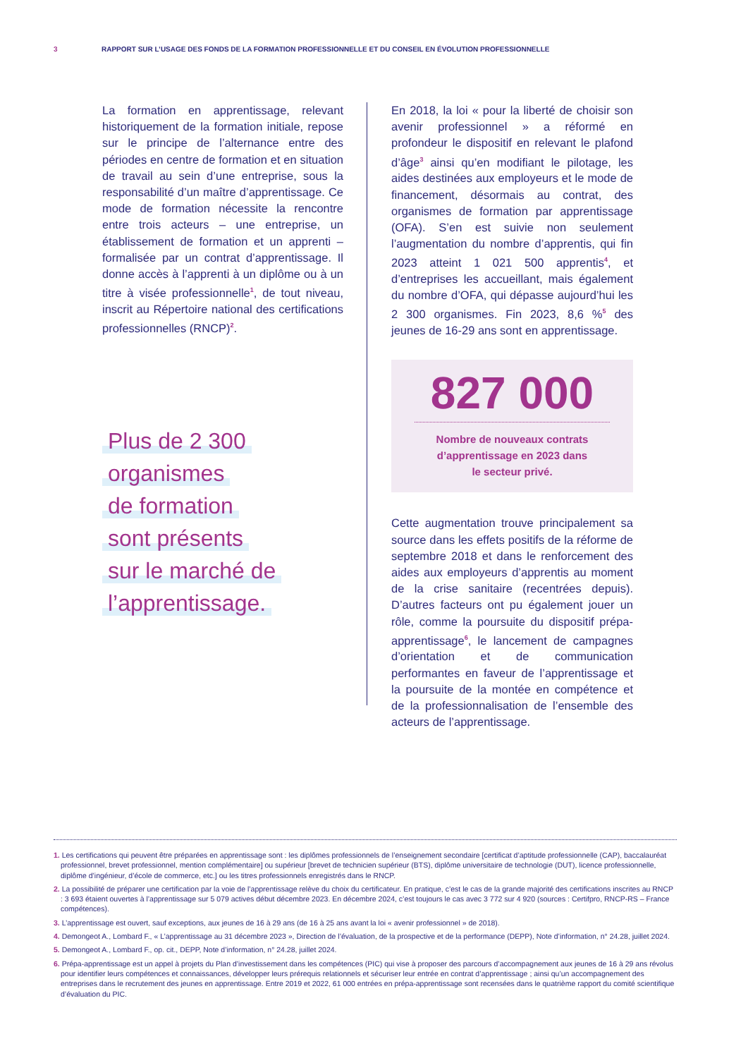3 RAPPORT SUR L’USAGE DES FONDS DE LA FORMATION PROFESSIONNELLE ET DU CONSEIL EN ÉVOLUTION PROFESSIONNELLE
La formation en apprentissage, relevant historiquement de la formation initiale, repose sur le principe de l’alternance entre des périodes en centre de formation et en situation de travail au sein d’une entreprise, sous la responsabilité d’un maître d’apprentissage. Ce mode de formation nécessite la rencontre entre trois acteurs – une entreprise, un établissement de formation et un apprenti – formalisée par un contrat d’apprentissage. Il donne accès à l’apprenti à un diplôme ou à un titre à visée professionnelle<sup>1</sup>, de tout niveau, inscrit au Répertoire national des certifications professionnelles (RNCP)<sup>2</sup>.
Plus de 2 300
organismes
de formation
sont présents
sur le marché de
l’apprentissage.
En 2018, la loi « pour la liberté de choisir son avenir professionnel » a réformé en profondeur le dispositif en relevant le plafond d’âge<sup>3</sup> ainsi qu’en modifiant le pilotage, les aides destinées aux employeurs et le mode de financement, désormais au contrat, des organismes de formation par apprentissage (OFA). S’en est suivie non seulement l’augmentation du nombre d’apprentis, qui fin 2023 atteint 1 021 500 apprentis<sup>4</sup>, et d’entreprises les accueillant, mais également du nombre d’OFA, qui dépasse aujourd’hui les 2 300 organismes. Fin 2023, 8,6 %<sup>5</sup> des jeunes de 16-29 ans sont en apprentissage.
827 000
Nombre de nouveaux contrats
d’apprentissage en 2023 dans
le secteur privé.
Cette augmentation trouve principalement sa source dans les effets positifs de la réforme de septembre 2018 et dans le renforcement des aides aux employeurs d’apprentis au moment de la crise sanitaire (recentrées depuis). D’autres facteurs ont pu également jouer un rôle, comme la poursuite du dispositif prépa-apprentissage<sup>6</sup>, le lancement de campagnes d’orientation et de communication performantes en faveur de l’apprentissage et la poursuite de la montée en compétence et de la professionnalisation de l’ensemble des acteurs de l’apprentissage.
1. Les certifications qui peuvent être préparées en apprentissage sont : les diplômes professionnels de l’enseignement secondaire [certificat d’aptitude professionnelle (CAP), baccalauréat professionnel, brevet professionnel, mention complémentaire] ou supérieur [brevet de technicien supérieur (BTS), diplôme universitaire de technologie (DUT), licence professionnelle, diplôme d’ingénieur, d’école de commerce, etc.] ou les titres professionnels enregistrés dans le RNCP.
2. La possibilité de préparer une certification par la voie de l’apprentissage relève du choix du certificateur. En pratique, c’est le cas de la grande majorité des certifications inscrites au RNCP : 3 693 étaient ouvertes à l’apprentissage sur 5 079 actives début décembre 2023. En décembre 2024, c’est toujours le cas avec 3 772 sur 4 920 (sources : Certifpro, RNCP-RS – France compétences).
3. L’apprentissage est ouvert, sauf exceptions, aux jeunes de 16 à 29 ans (de 16 à 25 ans avant la loi « avenir professionnel » de 2018).
4. Demongeot A., Lombard F., « L’apprentissage au 31 décembre 2023 », Direction de l’évaluation, de la prospective et de la performance (DEPP), Note d’information, n° 24.28, juillet 2024.
5. Demongeot A., Lombard F., op. cit., DEPP, Note d’information, n° 24.28, juillet 2024.
6. Prépa-apprentissage est un appel à projets du Plan d’investissement dans les compétences (PIC) qui vise à proposer des parcours d’accompagnement aux jeunes de 16 à 29 ans révolus pour identifier leurs compétences et connaissances, développer leurs prérequis relationnels et sécuriser leur entrée en contrat d’apprentissage ; ainsi qu’un accompagnement des entreprises dans le recrutement des jeunes en apprentissage. Entre 2019 et 2022, 61 000 entrées en prépa-apprentissage sont recensées dans le quatrième rapport du comité scientifique d’évaluation du PIC.